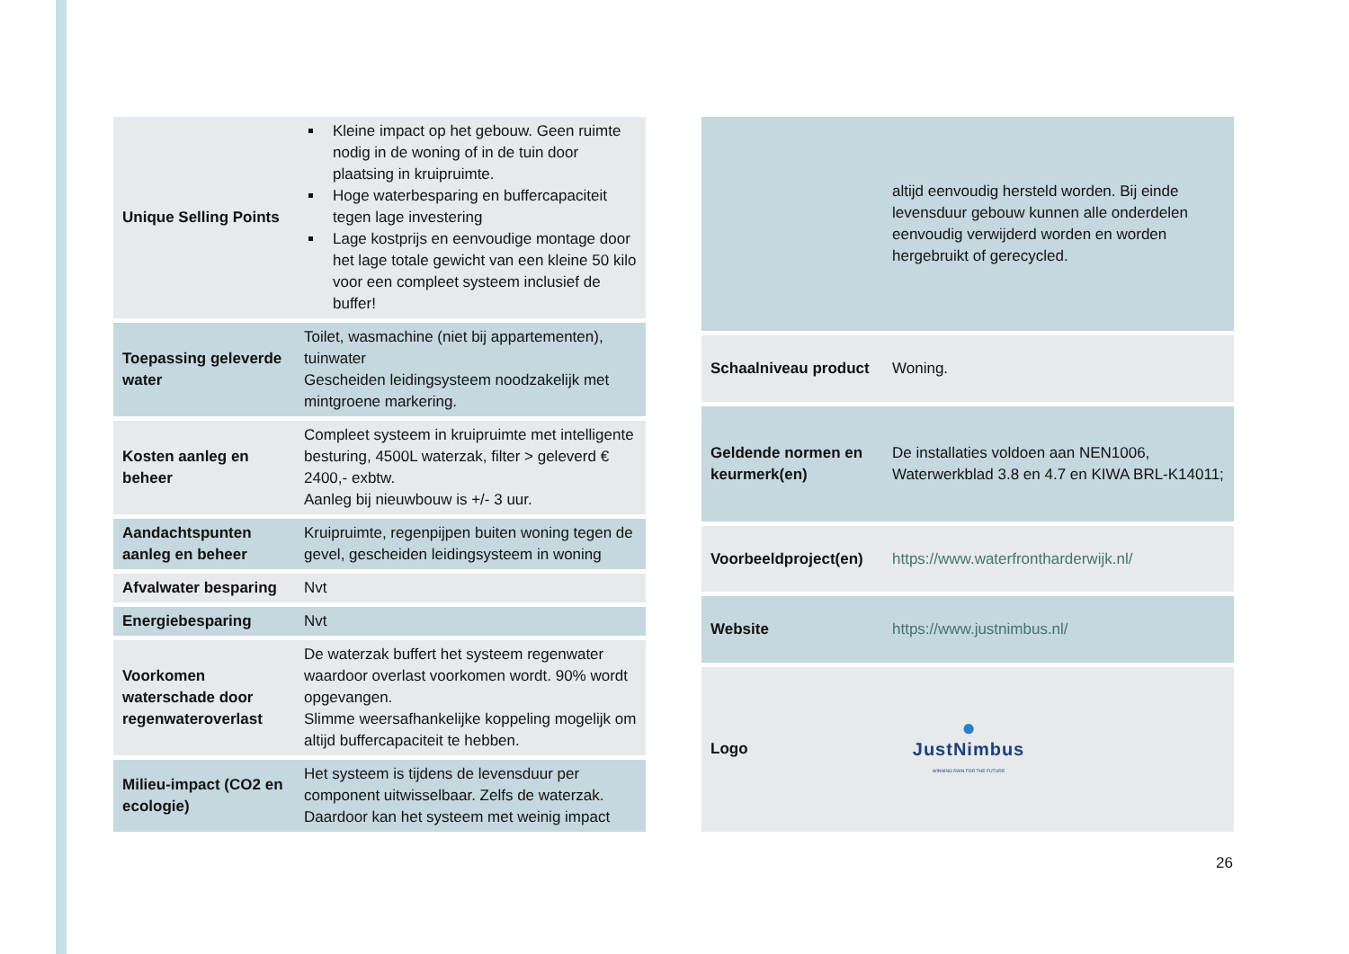| Unique Selling Points | Kleine impact op het gebouw. Geen ruimte nodig in de woning of in de tuin door plaatsing in kruipruimte. Hoge waterbesparing en buffercapaciteit tegen lage investering Lage kostprijs en eenvoudige montage door het lage totale gewicht van een kleine 50 kilo voor een compleet systeem inclusief de buffer! |
| Toepassing geleverde water | Toilet, wasmachine (niet bij appartementen), tuinwater Gescheiden leidingsysteem noodzakelijk met mintgroene markering. |
| Kosten aanleg en beheer | Compleet systeem in kruipruimte met intelligente besturing, 4500L waterzak, filter > geleverd € 2400,- exbtw. Aanleg bij nieuwbouw is +/- 3 uur. |
| Aandachtspunten aanleg en beheer | Kruipruimte, regenpijpen buiten woning tegen de gevel, gescheiden leidingsysteem in woning |
| Afvalwater besparing | Nvt |
| Energiebesparing | Nvt |
| Voorkomen waterschade door regenwateroverlast | De waterzak buffert het systeem regenwater waardoor overlast voorkomen wordt. 90% wordt opgevangen. Slimme weersafhankelijke koppeling mogelijk om altijd buffercapaciteit te hebben. |
| Milieu-impact (CO2 en ecologie) | Het systeem is tijdens de levensduur per component uitwisselbaar. Zelfs de waterzak. Daardoor kan het systeem met weinig impact |
| | altijd eenvoudig hersteld worden. Bij einde levensduur gebouw kunnen alle onderdelen eenvoudig verwijderd worden en worden hergebruikt of gerecycled. |
| Schaalniveau product | Woning. |
| Geldende normen en keurmerk(en) | De installaties voldoen aan NEN1006, Waterwerkblad 3.8 en 4.7 en KIWA BRL-K14011; |
| Voorbeeldproject(en) | https://www.waterfrontharderwijk.nl/ |
| Website | https://www.justnimbus.nl/ |
| Logo | ● JustNimbus WINNING RAIN FOR THE FUTURE |
26